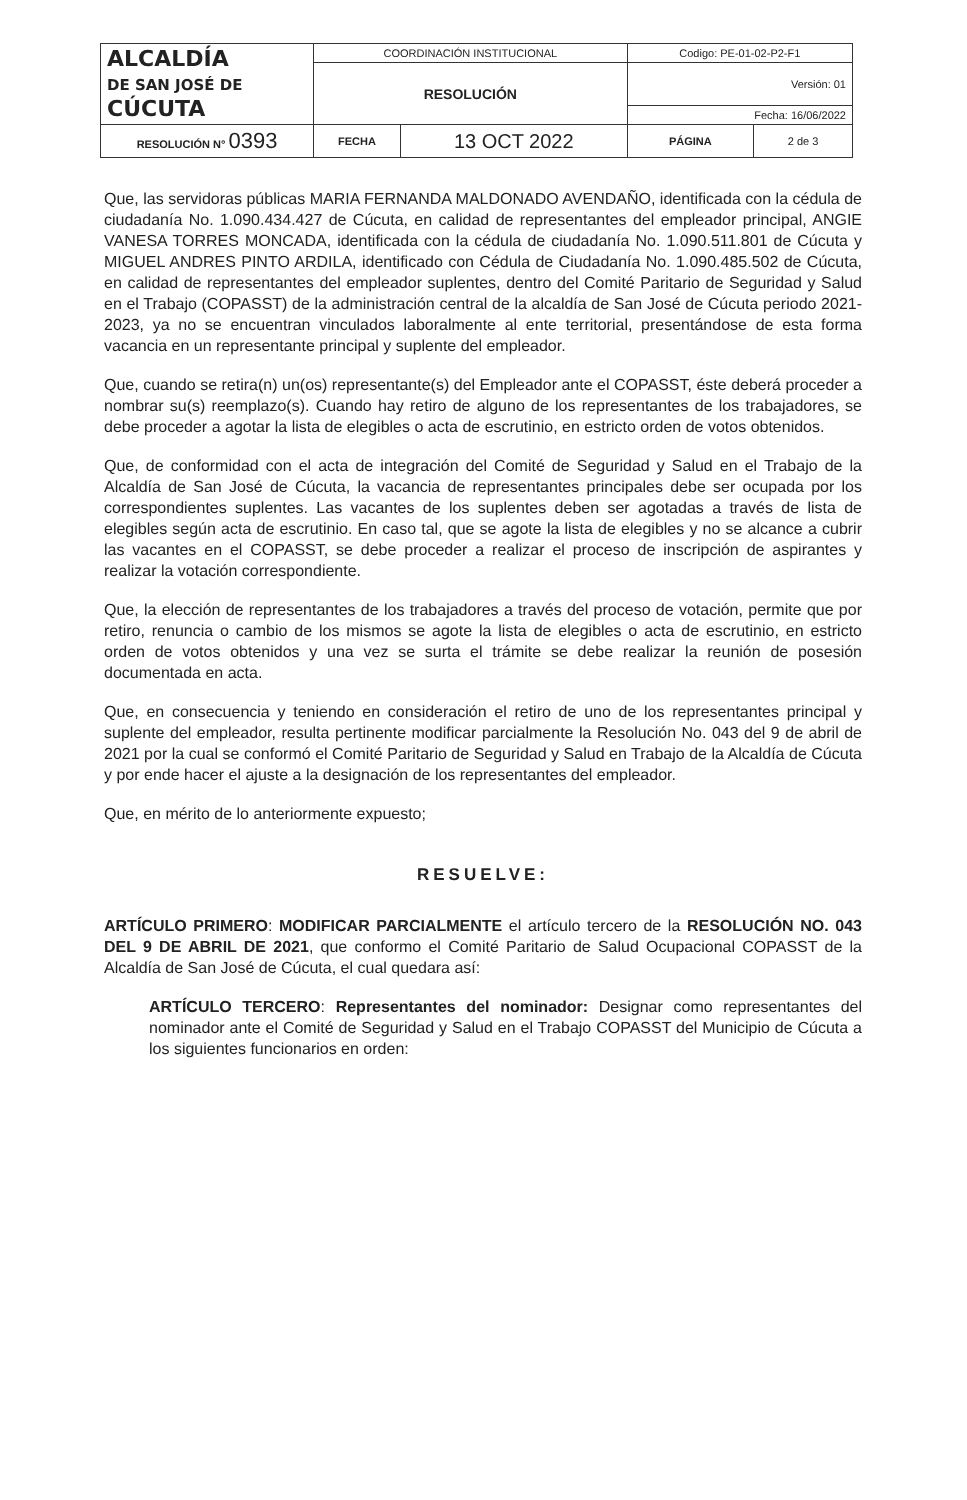| ALCALDÍA DE SAN JOSÉ DE CÚCUTA | COORDINACIÓN INSTITUCIONAL | | Codigo: PE-01-02-P2-F1 | |
| | RESOLUCIÓN | | Versión: 01 | |
| | | | Fecha: 16/06/2022 | |
| RESOLUCIÓN N° 0393 | FECHA | 13 OCT 2022 | PÁGINA | 2 de 3 |
Que, las servidoras públicas MARIA FERNANDA MALDONADO AVENDAÑO, identificada con la cédula de ciudadanía No. 1.090.434.427 de Cúcuta, en calidad de representantes del empleador principal, ANGIE VANESA TORRES MONCADA, identificada con la cédula de ciudadanía No. 1.090.511.801 de Cúcuta y MIGUEL ANDRES PINTO ARDILA, identificado con Cédula de Ciudadanía No. 1.090.485.502 de Cúcuta, en calidad de representantes del empleador suplentes, dentro del Comité Paritario de Seguridad y Salud en el Trabajo (COPASST) de la administración central de la alcaldía de San José de Cúcuta periodo 2021-2023, ya no se encuentran vinculados laboralmente al ente territorial, presentándose de esta forma vacancia en un representante principal y suplente del empleador.
Que, cuando se retira(n) un(os) representante(s) del Empleador ante el COPASST, éste deberá proceder a nombrar su(s) reemplazo(s). Cuando hay retiro de alguno de los representantes de los trabajadores, se debe proceder a agotar la lista de elegibles o acta de escrutinio, en estricto orden de votos obtenidos.
Que, de conformidad con el acta de integración del Comité de Seguridad y Salud en el Trabajo de la Alcaldía de San José de Cúcuta, la vacancia de representantes principales debe ser ocupada por los correspondientes suplentes. Las vacantes de los suplentes deben ser agotadas a través de lista de elegibles según acta de escrutinio. En caso tal, que se agote la lista de elegibles y no se alcance a cubrir las vacantes en el COPASST, se debe proceder a realizar el proceso de inscripción de aspirantes y realizar la votación correspondiente.
Que, la elección de representantes de los trabajadores a través del proceso de votación, permite que por retiro, renuncia o cambio de los mismos se agote la lista de elegibles o acta de escrutinio, en estricto orden de votos obtenidos y una vez se surta el trámite se debe realizar la reunión de posesión documentada en acta.
Que, en consecuencia y teniendo en consideración el retiro de uno de los representantes principal y suplente del empleador, resulta pertinente modificar parcialmente la Resolución No. 043 del 9 de abril de 2021 por la cual se conformó el Comité Paritario de Seguridad y Salud en Trabajo de la Alcaldía de Cúcuta y por ende hacer el ajuste a la designación de los representantes del empleador.
Que, en mérito de lo anteriormente expuesto;
RESUELVE:
ARTÍCULO PRIMERO: MODIFICAR PARCIALMENTE el artículo tercero de la RESOLUCIÓN NO. 043 DEL 9 DE ABRIL DE 2021, que conformo el Comité Paritario de Salud Ocupacional COPASST de la Alcaldía de San José de Cúcuta, el cual quedara así:
ARTÍCULO TERCERO: Representantes del nominador: Designar como representantes del nominador ante el Comité de Seguridad y Salud en el Trabajo COPASST del Municipio de Cúcuta a los siguientes funcionarios en orden: